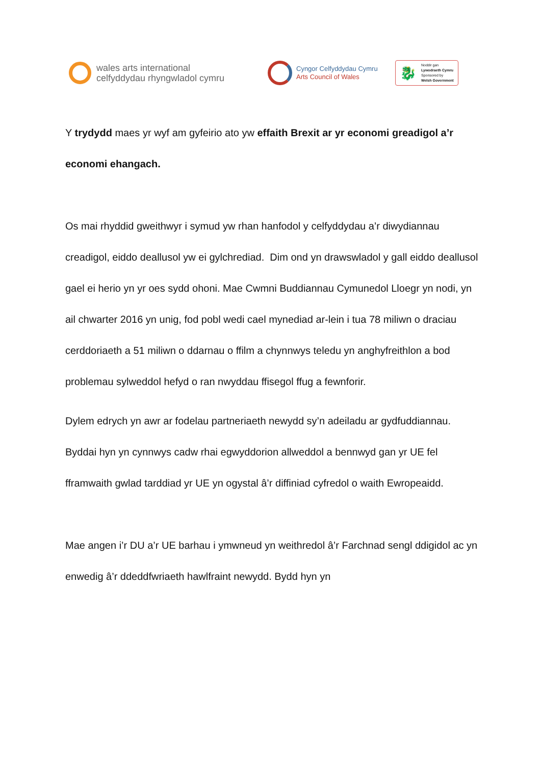wales arts international
celfyddydau rhyngwladol cymru
Cyngor Celfyddydau Cymru
Arts Council of Wales
🐉
Noddir gan
Lywodraeth Cymru
Sponsored by
Welsh Government
Y trydydd maes yr wyf am gyfeirio ato yw effaith Brexit ar yr economi greadigol a’r economi ehangach.
Os mai rhyddid gweithwyr i symud yw rhan hanfodol y celfyddydau a’r diwydiannau creadigol, eiddo deallusol yw ei gylchrediad. Dim ond yn drawswladol y gall eiddo deallusol gael ei herio yn yr oes sydd ohoni. Mae Cwmni Buddiannau Cymunedol Lloegr yn nodi, yn ail chwarter 2016 yn unig, fod pobl wedi cael mynediad ar-lein i tua 78 miliwn o draciau cerddoriaeth a 51 miliwn o ddarnau o ffilm a chynnwys teledu yn anghyfreithlon a bod problemau sylweddol hefyd o ran nwyddau ffisegol ffug a fewnforir.
Dylem edrych yn awr ar fodelau partneriaeth newydd sy’n adeiladu ar gydfuddiannau. Byddai hyn yn cynnwys cadw rhai egwyddorion allweddol a bennwyd gan yr UE fel fframwaith gwlad tarddiad yr UE yn ogystal â’r diffiniad cyfredol o waith Ewropeaidd.
Mae angen i’r DU a’r UE barhau i ymwneud yn weithredol â’r Farchnad sengl ddigidol ac yn enwedig â’r ddeddfwriaeth hawlfraint newydd. Bydd hyn yn